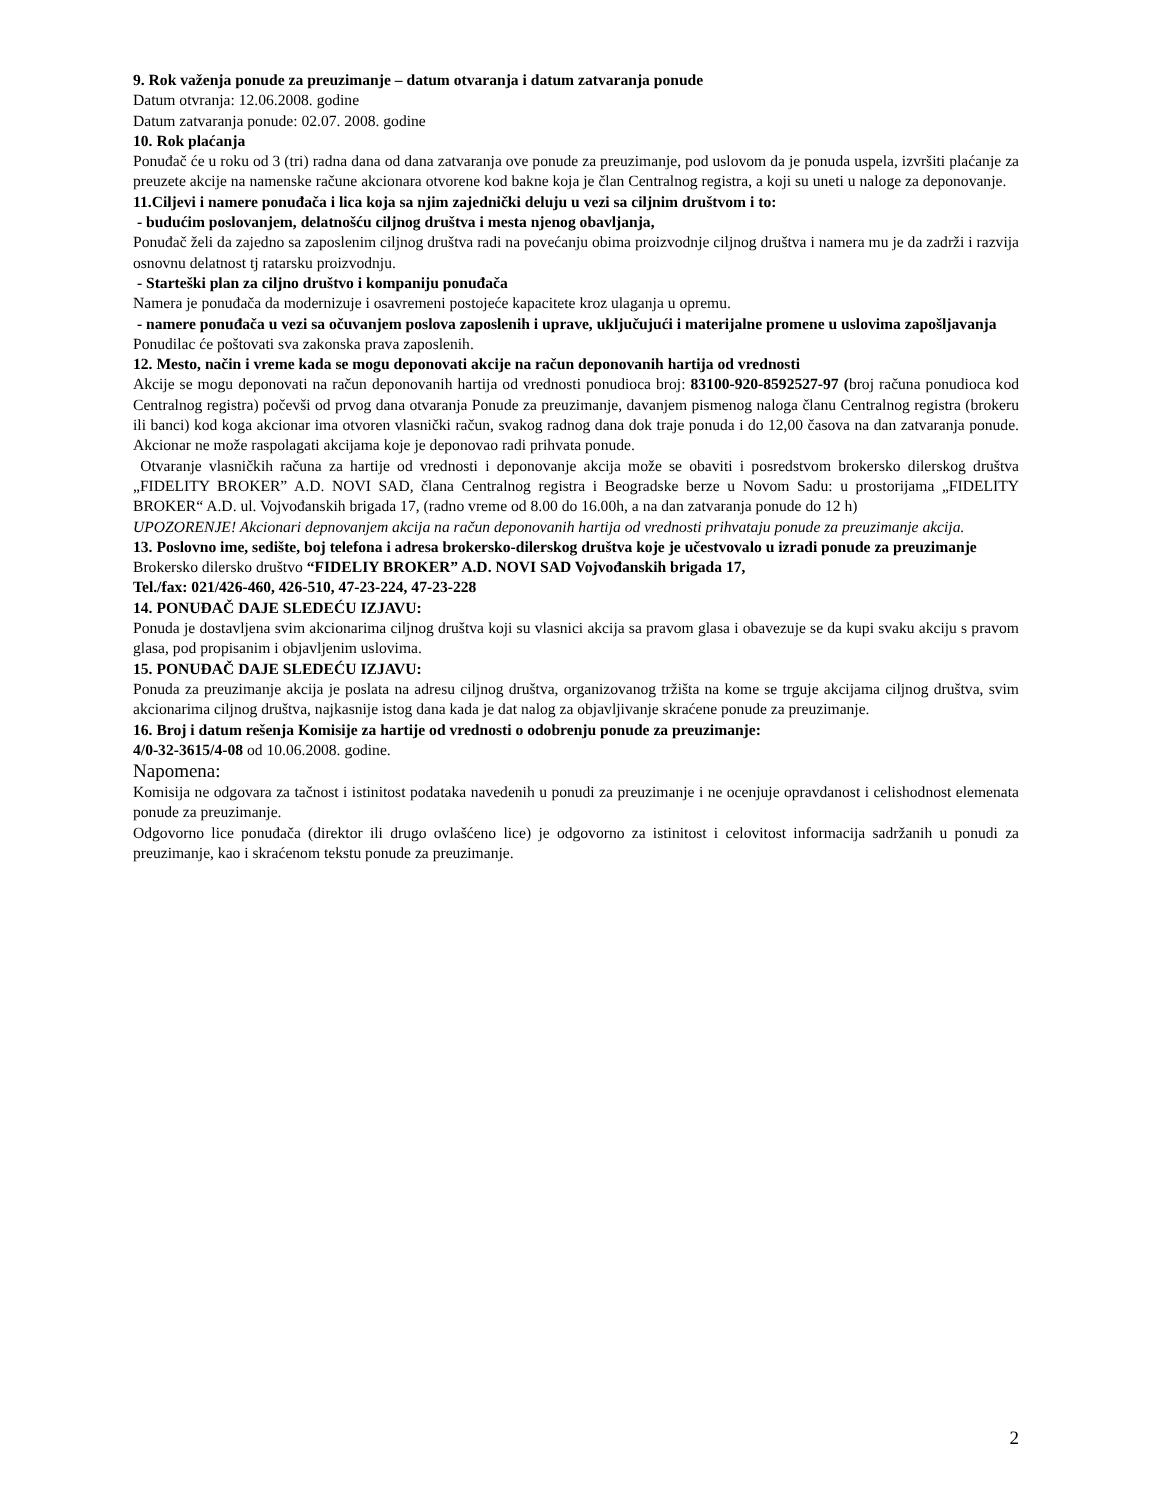9. Rok važenja ponude za preuzimanje – datum otvaranja i datum zatvaranja ponude
Datum otvranja: 12.06.2008. godine
Datum zatvaranja ponude: 02.07. 2008. godine
10. Rok plaćanja
Ponuđač će u roku od 3 (tri) radna dana od dana zatvaranja ove ponude za preuzimanje, pod uslovom da je ponuda uspela, izvršiti plaćanje za preuzete akcije na namenske račune akcionara otvorene kod bakne koja je član Centralnog registra, a koji su uneti u naloge za deponovanje.
11.Ciljevi i namere ponuđača i lica koja sa njim zajednički deluju u vezi sa ciljnim društvom i to:
- budućim poslovanjem, delatnošću ciljnog društva i mesta njenog obavljanja,
Ponuđač želi da zajedno sa zaposlenim ciljnog društva radi na povećanju obima proizvodnje ciljnog društva i namera mu je da zadrži i razvija osnovnu delatnost tj ratarsku proizvodnju.
- Starteški plan za ciljno društvo i kompaniju ponuđača
Namera je ponuđača da modernizuje i osavremeni postojeće kapacitete kroz ulaganja u opremu.
- namere ponuđača u vezi sa očuvanjem poslova zaposlenih i uprave, uključujući i materijalne promene u uslovima zapošljavanja
Ponudilac će poštovati sva zakonska prava zaposlenih.
12. Mesto, način i vreme kada se mogu deponovati akcije na račun deponovanih hartija od vrednosti
Akcije se mogu deponovati na račun deponovanih hartija od vrednosti ponudioca broj: 83100-920-8592527-97 (broj računa ponudioca kod Centralnog registra) počevši od prvog dana otvaranja Ponude za preuzimanje, davanjem pismenog naloga članu Centralnog registra (brokeru ili banci) kod koga akcionar ima otvoren vlasnički račun, svakog radnog dana dok traje ponuda i do 12,00 časova na dan zatvaranja ponude. Akcionar ne može raspolagati akcijama koje je deponovao radi prihvata ponude.
Otvaranje vlasničkih računa za hartije od vrednosti i deponovanje akcija može se obaviti i posredstvom brokersko dilerskog društva „FIDELITY BROKER” A.D. NOVI SAD, člana Centralnog registra i Beogradske berze u Novom Sadu: u prostorijama „FIDELITY BROKER“ A.D. ul. Vojvođanskih brigada 17, (radno vreme od 8.00 do 16.00h, a na dan zatvaranja ponude do 12 h)
UPOZORENJE! Akcionari depnovanjem akcija na račun deponovanih hartija od vrednosti prihvataju ponude za preuzimanje akcija.
13. Poslovno ime, sedište, boj telefona i adresa brokersko-dilerskog društva koje je učestvovalo u izradi ponude za preuzimanje
Brokersko dilersko društvo “FIDELIY BROKER” A.D. NOVI SAD Vojvođanskih brigada 17,
Tel./fax: 021/426-460, 426-510, 47-23-224, 47-23-228
14. PONUĐAČ DAJE SLEDEĆU IZJAVU:
Ponuda je dostavljena svim akcionarima ciljnog društva koji su vlasnici akcija sa pravom glasa i obavezuje se da kupi svaku akciju s pravom glasa, pod propisanim i objavljenim uslovima.
15. PONUĐAČ DAJE SLEDEĆU IZJAVU:
Ponuda za preuzimanje akcija je poslata na adresu ciljnog društva, organizovanog tržišta na kome se trguje akcijama ciljnog društva, svim akcionarima ciljnog društva, najkasnije istog dana kada je dat nalog za objavljivanje skraćene ponude za preuzimanje.
16. Broj i datum rešenja Komisije za hartije od vrednosti o odobrenju ponude za preuzimanje:
4/0-32-3615/4-08 od 10.06.2008. godine.
Napomena:
Komisija ne odgovara za tačnost i istinitost podataka navedenih u ponudi za preuzimanje i ne ocenjuje opravdanost i celishodnost elemenata ponude za preuzimanje.
Odgovorno lice ponuđača (direktor ili drugo ovlašćeno lice) je odgovorno za istinitost i celovitost informacija sadržanih u ponudi za preuzimanje, kao i skraćenom tekstu ponude za preuzimanje.
2